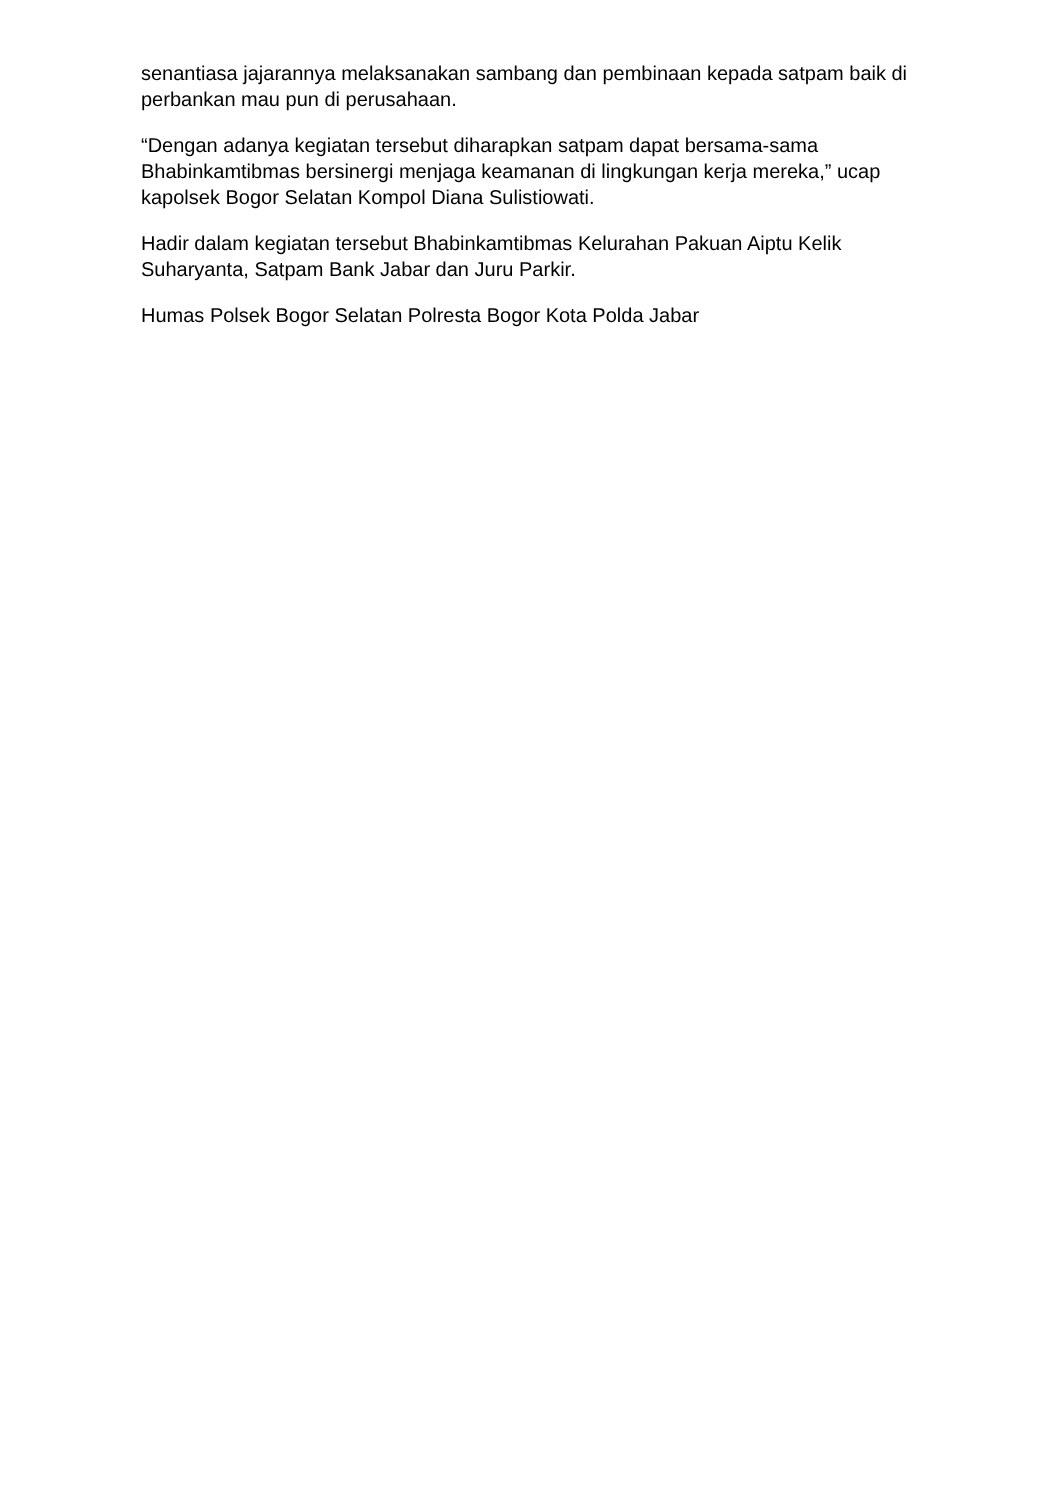senantiasa jajarannya melaksanakan sambang dan pembinaan kepada satpam baik di perbankan mau pun di perusahaan.
“Dengan adanya kegiatan tersebut diharapkan satpam dapat bersama-sama Bhabinkamtibmas bersinergi menjaga keamanan di lingkungan kerja mereka,” ucap kapolsek Bogor Selatan Kompol Diana Sulistiowati.
Hadir dalam kegiatan tersebut Bhabinkamtibmas Kelurahan Pakuan Aiptu Kelik Suharyanta, Satpam Bank Jabar dan Juru Parkir.
Humas Polsek Bogor Selatan Polresta Bogor Kota Polda Jabar